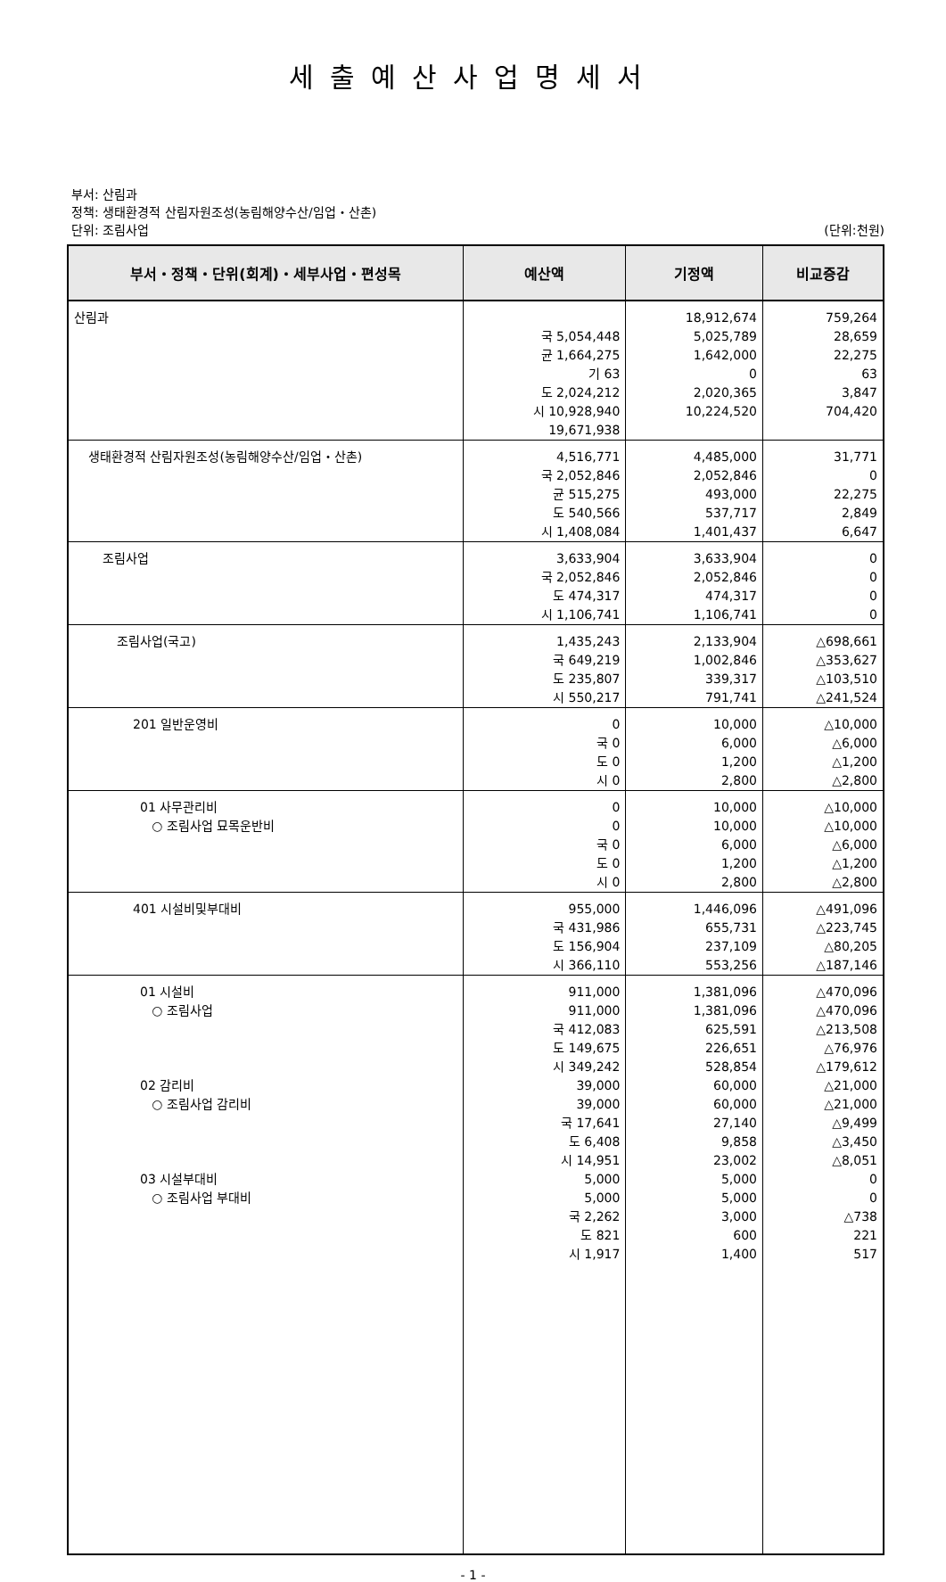세출예산사업명세서
부서: 산림과
정책: 생태환경적 산림자원조성(농림해양수산/임업・산촌)
단위: 조림사업 (단위:천원)
| 부서・정책・단위(회계)・세부사업・편성목 | 예산액 | 기정액 | 비교증감 |
| --- | --- | --- | --- |
| 산림과 | 국 5,054,448 균 1,664,275 기 63 도 2,024,212 시 10,928,940 | 18,912,674 5,025,789 1,642,000 0 2,020,365 10,224,520 | 759,264 28,659 22,275 63 3,847 704,420 |
| | 19,671,938 | | |
| 생태환경적 산림자원조성(농림해양수산/임업・산촌) | 4,516,771 국 2,052,846 균 515,275 도 540,566 시 1,408,084 | 4,485,000 2,052,846 493,000 537,717 1,401,437 | 31,771 0 22,275 2,849 6,647 |
| 조림사업 | 3,633,904 국 2,052,846 도 474,317 시 1,106,741 | 3,633,904 2,052,846 474,317 1,106,741 | 0 0 0 0 |
| 조림사업(국고) | 1,435,243 국 649,219 도 235,807 시 550,217 | 2,133,904 1,002,846 339,317 791,741 | △698,661 △353,627 △103,510 △241,524 |
| 201 일반운영비 | 0 국 0 도 0 시 0 | 10,000 6,000 1,200 2,800 | △10,000 △6,000 △1,200 △2,800 |
| 01 사무관리비 ○ 조림사업 묘목운반비 | 0 0 국 0 도 0 시 0 | 10,000 10,000 6,000 1,200 2,800 | △10,000 △10,000 △6,000 △1,200 △2,800 |
| 401 시설비및부대비 | 955,000 국 431,986 도 156,904 시 366,110 | 1,446,096 655,731 237,109 553,256 | △491,096 △223,745 △80,205 △187,146 |
| 01 시설비 ○ 조림사업 02 감리비 ○ 조림사업 감리비 03 시설부대비 ○ 조림사업 부대비 | 911,000 911,000 국 412,083 도 149,675 시 349,242 39,000 39,000 국 17,641 도 6,408 시 14,951 5,000 5,000 국 2,262 도 821 시 1,917 | 1,381,096 1,381,096 625,591 226,651 528,854 60,000 60,000 27,140 9,858 23,002 5,000 5,000 3,000 600 1,400 | △470,096 △470,096 △213,508 △76,976 △179,612 △21,000 △21,000 △9,499 △3,450 △8,051 0 0 △738 221 517 |
- 1 -